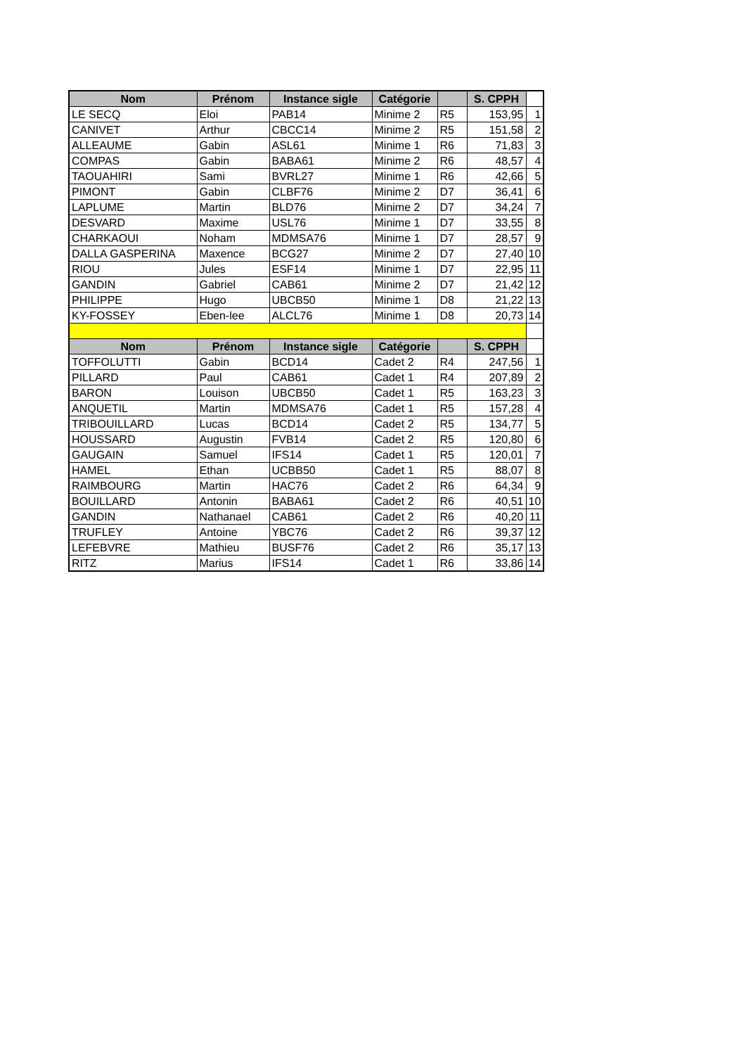| Nom | Prénom | Instance sigle | Catégorie | | S. CPPH | |
| LE SECQ | Eloi | PAB14 | Minime 2 | R5 | 153,95 | 1 |
| CANIVET | Arthur | CBCC14 | Minime 2 | R5 | 151,58 | 2 |
| ALLEAUME | Gabin | ASL61 | Minime 1 | R6 | 71,83 | 3 |
| COMPAS | Gabin | BABA61 | Minime 2 | R6 | 48,57 | 4 |
| TAOUAHIRI | Sami | BVRL27 | Minime 1 | R6 | 42,66 | 5 |
| PIMONT | Gabin | CLBF76 | Minime 2 | D7 | 36,41 | 6 |
| LAPLUME | Martin | BLD76 | Minime 2 | D7 | 34,24 | 7 |
| DESVARD | Maxime | USL76 | Minime 1 | D7 | 33,55 | 8 |
| CHARKAOUI | Noham | MDMSA76 | Minime 1 | D7 | 28,57 | 9 |
| DALLA GASPERINA | Maxence | BCG27 | Minime 2 | D7 | 27,40 | 10 |
| RIOU | Jules | ESF14 | Minime 1 | D7 | 22,95 | 11 |
| GANDIN | Gabriel | CAB61 | Minime 2 | D7 | 21,42 | 12 |
| PHILIPPE | Hugo | UBCB50 | Minime 1 | D8 | 21,22 | 13 |
| KY-FOSSEY | Eben-lee | ALCL76 | Minime 1 | D8 | 20,73 | 14 |
| Nom | Prénom | Instance sigle | Catégorie | | S. CPPH | |
| TOFFOLUTTI | Gabin | BCD14 | Cadet 2 | R4 | 247,56 | 1 |
| PILLARD | Paul | CAB61 | Cadet 1 | R4 | 207,89 | 2 |
| BARON | Louison | UBCB50 | Cadet 1 | R5 | 163,23 | 3 |
| ANQUETIL | Martin | MDMSA76 | Cadet 1 | R5 | 157,28 | 4 |
| TRIBOUILLARD | Lucas | BCD14 | Cadet 2 | R5 | 134,77 | 5 |
| HOUSSARD | Augustin | FVB14 | Cadet 2 | R5 | 120,80 | 6 |
| GAUGAIN | Samuel | IFS14 | Cadet 1 | R5 | 120,01 | 7 |
| HAMEL | Ethan | UCBB50 | Cadet 1 | R5 | 88,07 | 8 |
| RAIMBOURG | Martin | HAC76 | Cadet 2 | R6 | 64,34 | 9 |
| BOUILLARD | Antonin | BABA61 | Cadet 2 | R6 | 40,51 | 10 |
| GANDIN | Nathanael | CAB61 | Cadet 2 | R6 | 40,20 | 11 |
| TRUFLEY | Antoine | YBC76 | Cadet 2 | R6 | 39,37 | 12 |
| LEFEBVRE | Mathieu | BUSF76 | Cadet 2 | R6 | 35,17 | 13 |
| RITZ | Marius | IFS14 | Cadet 1 | R6 | 33,86 | 14 |